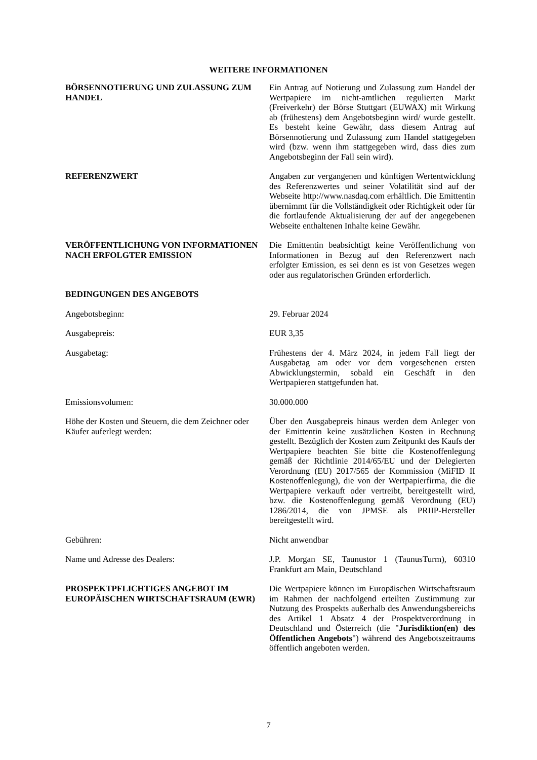WEITERE INFORMATIONEN
BÖRSENNOTIERUNG UND ZULASSUNG ZUM HANDEL
Ein Antrag auf Notierung und Zulassung zum Handel der Wertpapiere im nicht-amtlichen regulierten Markt (Freiverkehr) der Börse Stuttgart (EUWAX) mit Wirkung ab (frühestens) dem Angebotsbeginn wird/ wurde gestellt. Es besteht keine Gewähr, dass diesem Antrag auf Börsennotierung und Zulassung zum Handel stattgegeben wird (bzw. wenn ihm stattgegeben wird, dass dies zum Angebotsbeginn der Fall sein wird).
REFERENZWERT Angaben zur vergangenen und künftigen Wertentwicklung des Referenzwertes und seiner Volatilität sind auf der Webseite http://www.nasdaq.com erhältlich. Die Emittentin übernimmt für die Vollständigkeit oder Richtigkeit oder für die fortlaufende Aktualisierung der auf der angegebenen Webseite enthaltenen Inhalte keine Gewähr.
VERÖFFENTLICHUNG VON INFORMATIONEN NACH ERFOLGTER EMISSION
Die Emittentin beabsichtigt keine Veröffentlichung von Informationen in Bezug auf den Referenzwert nach erfolgter Emission, es sei denn es ist von Gesetzes wegen oder aus regulatorischen Gründen erforderlich.
BEDINGUNGEN DES ANGEBOTS
Angebotsbeginn: 29. Februar 2024
Ausgabepreis: EUR 3,35
Ausgabetag: Frühestens der 4. März 2024, in jedem Fall liegt der Ausgabetag am oder vor dem vorgesehenen ersten Abwicklungstermin, sobald ein Geschäft in den Wertpapieren stattgefunden hat.
Emissionsvolumen: 30.000.000
Höhe der Kosten und Steuern, die dem Zeichner oder Käufer auferlegt werden:
Über den Ausgabepreis hinaus werden dem Anleger von der Emittentin keine zusätzlichen Kosten in Rechnung gestellt. Bezüglich der Kosten zum Zeitpunkt des Kaufs der Wertpapiere beachten Sie bitte die Kostenoffenlegung gemäß der Richtlinie 2014/65/EU und der Delegierten Verordnung (EU) 2017/565 der Kommission (MiFID II Kostenoffenlegung), die von der Wertpapierfirma, die die Wertpapiere verkauft oder vertreibt, bereitgestellt wird, bzw. die Kostenoffenlegung gemäß Verordnung (EU) 1286/2014, die von JPMSE als PRIIP-Hersteller bereitgestellt wird.
Gebühren: Nicht anwendbar
Name und Adresse des Dealers: J.P. Morgan SE, Taunustor 1 (TaunusTurm), 60310 Frankfurt am Main, Deutschland
PROSPEKTPFLICHTIGES ANGEBOT IM EUROPÄISCHEN WIRTSCHAFTSRAUM (EWR)
Die Wertpapiere können im Europäischen Wirtschaftsraum im Rahmen der nachfolgend erteilten Zustimmung zur Nutzung des Prospekts außerhalb des Anwendungsbereichs des Artikel 1 Absatz 4 der Prospektverordnung in Deutschland und Österreich (die "Jurisdiktion(en) des Öffentlichen Angebots") während des Angebotszeitraums öffentlich angeboten werden.
7